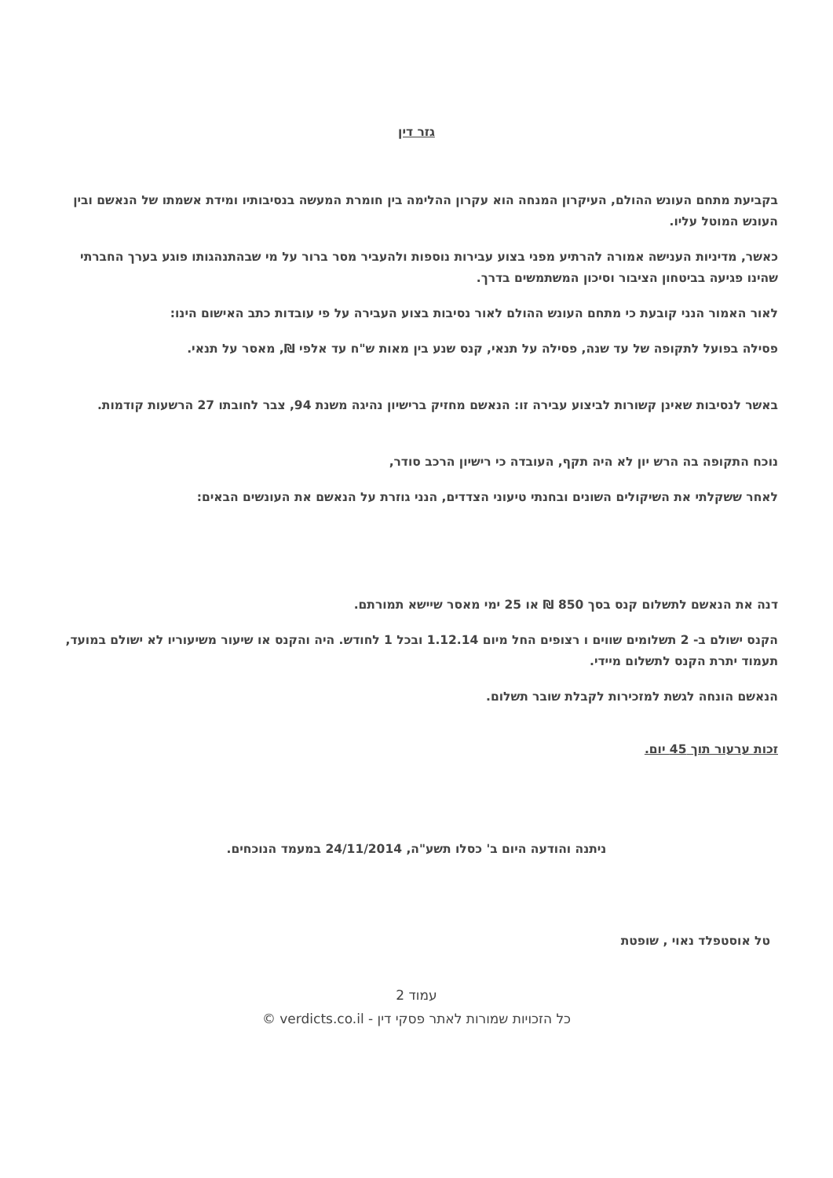גזר דין
בקביעת מתחם העונש ההולם, העיקרון המנחה הוא עקרון ההלימה בין חומרת המעשה בנסיבותיו ומידת אשמתו של הנאשם ובין העונש המוטל עליו.
כאשר, מדיניות הענישה אמורה להרתיע מפני בצוע עבירות נוספות ולהעביר מסר ברור על מי שבהתנהגותו פוגע בערך החברתי שהינו פגיעה בביטחון הציבור וסיכון המשתמשים בדרך.
לאור האמור הנני קובעת כי מתחם העונש ההולם לאור נסיבות בצוע העבירה על פי עובדות כתב האישום הינו:
פסילה בפועל לתקופה של עד שנה, פסילה על תנאי, קנס שנע בין מאות ש"ח עד אלפי ₪, מאסר על תנאי.
באשר לנסיבות שאינן קשורות לביצוע עבירה זו: הנאשם מחזיק ברישיון נהיגה משנת 94, צבר לחובתו 27 הרשעות קודמות.
נוכח התקופה בה הרש יון לא היה תקף, העובדה כי רישיון הרכב סודר,
לאחר ששקלתי את השיקולים השונים ובחנתי טיעוני הצדדים, הנני גוזרת על הנאשם את העונשים הבאים:
דנה את הנאשם לתשלום קנס בסך 850 ₪ או 25 ימי מאסר שיישא תמורתם.
הקנס ישולם ב- 2 תשלומים שווים ו רצופים החל מיום 1.12.14 ובכל 1 לחודש. היה והקנס או שיעור משיעוריו לא ישולם במועד, תעמוד יתרת הקנס לתשלום מיידי.
הנאשם הונחה לגשת למזכירות לקבלת שובר תשלום.
זכות ערעור תוך 45 יום.
ניתנה והודעה היום ב' כסלו תשע"ה, 24/11/2014 במעמד הנוכחים.
טל אוסטפלד נאוי , שופטת
עמוד 2
כל הזכויות שמורות לאתר פסקי דין - verdicts.co.il ©